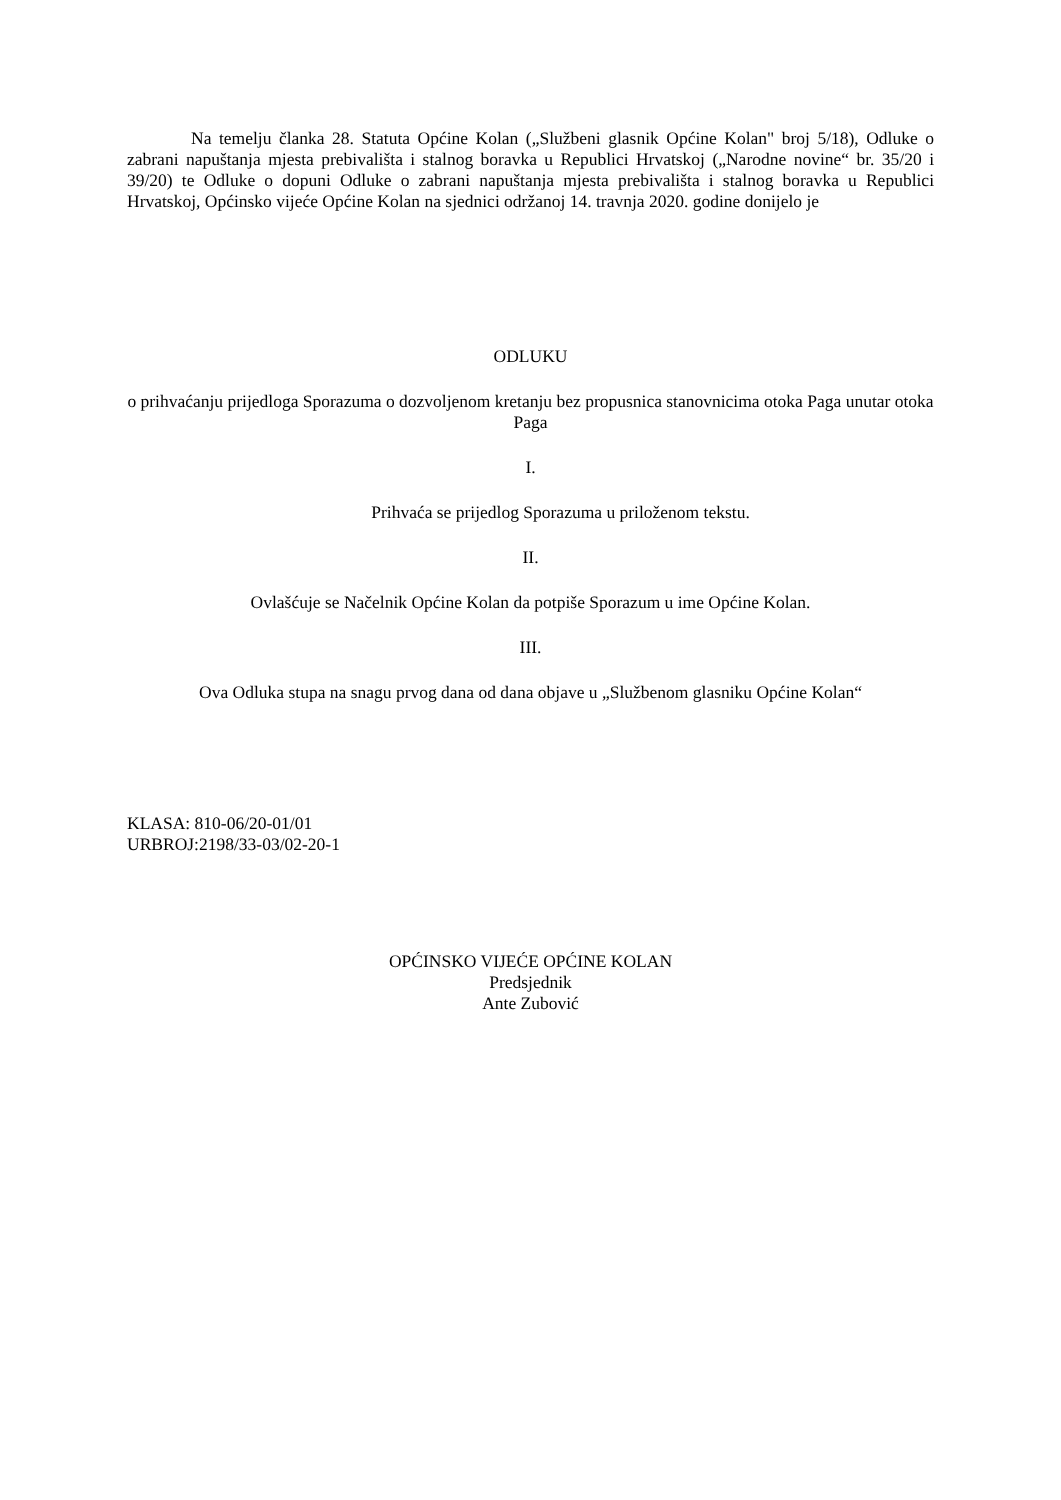Na temelju članka 28. Statuta Općine Kolan („Službeni glasnik Općine Kolan" broj 5/18), Odluke o zabrani napuštanja mjesta prebivališta i stalnog boravka u Republici Hrvatskoj („Narodne novine“ br. 35/20 i 39/20) te Odluke o dopuni Odluke o zabrani napuštanja mjesta prebivališta i stalnog boravka u Republici Hrvatskoj, Općinsko vijeće Općine Kolan na sjednici održanoj 14. travnja 2020. godine donijelo je
ODLUKU
o prihvaćanju prijedloga Sporazuma o dozvoljenom kretanju bez propusnica stanovnicima otoka Paga unutar otoka Paga
I.
Prihvaća se prijedlog Sporazuma u priloženom tekstu.
II.
Ovlašćuje se Načelnik Općine Kolan da potpiše Sporazum u ime Općine Kolan.
III.
Ova Odluka stupa na snagu prvog dana od dana objave u „Službenom glasniku Općine Kolan“
KLASA: 810-06/20-01/01
URBROJ:2198/33-03/02-20-1
OPĆINSKO VIJEĆE OPĆINE KOLAN
Predsjednik
Ante Zubović